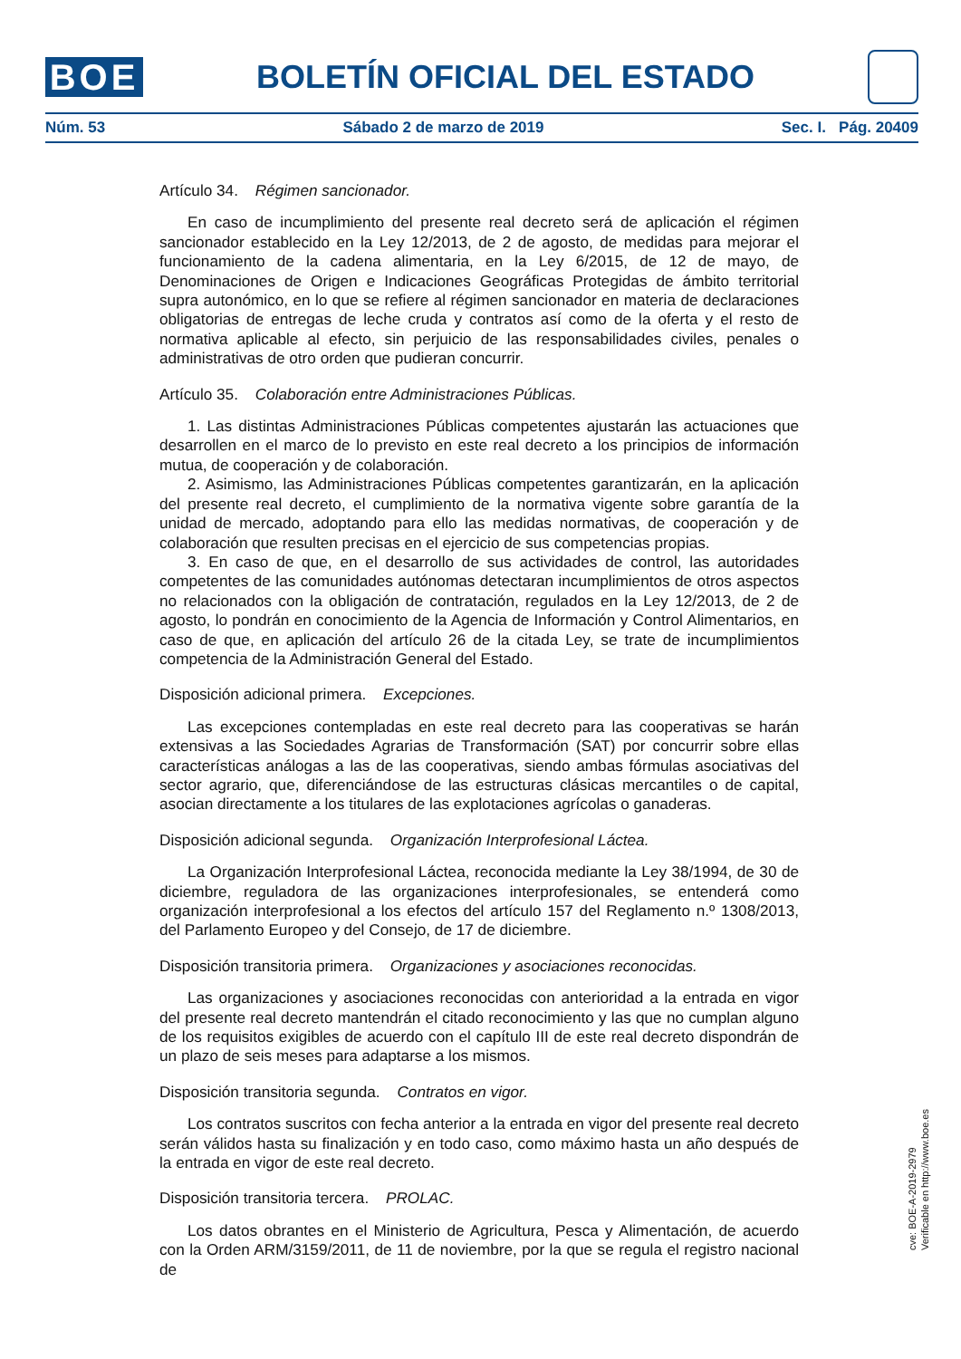BOE
BOLETÍN OFICIAL DEL ESTADO
Núm. 53 Sábado 2 de marzo de 2019 Sec. I. Pág. 20409
Artículo 34. Régimen sancionador.
En caso de incumplimiento del presente real decreto será de aplicación el régimen sancionador establecido en la Ley 12/2013, de 2 de agosto, de medidas para mejorar el funcionamiento de la cadena alimentaria, en la Ley 6/2015, de 12 de mayo, de Denominaciones de Origen e Indicaciones Geográficas Protegidas de ámbito territorial supra autonómico, en lo que se refiere al régimen sancionador en materia de declaraciones obligatorias de entregas de leche cruda y contratos así como de la oferta y el resto de normativa aplicable al efecto, sin perjuicio de las responsabilidades civiles, penales o administrativas de otro orden que pudieran concurrir.
Artículo 35. Colaboración entre Administraciones Públicas.
1. Las distintas Administraciones Públicas competentes ajustarán las actuaciones que desarrollen en el marco de lo previsto en este real decreto a los principios de información mutua, de cooperación y de colaboración.
2. Asimismo, las Administraciones Públicas competentes garantizarán, en la aplicación del presente real decreto, el cumplimiento de la normativa vigente sobre garantía de la unidad de mercado, adoptando para ello las medidas normativas, de cooperación y de colaboración que resulten precisas en el ejercicio de sus competencias propias.
3. En caso de que, en el desarrollo de sus actividades de control, las autoridades competentes de las comunidades autónomas detectaran incumplimientos de otros aspectos no relacionados con la obligación de contratación, regulados en la Ley 12/2013, de 2 de agosto, lo pondrán en conocimiento de la Agencia de Información y Control Alimentarios, en caso de que, en aplicación del artículo 26 de la citada Ley, se trate de incumplimientos competencia de la Administración General del Estado.
Disposición adicional primera. Excepciones.
Las excepciones contempladas en este real decreto para las cooperativas se harán extensivas a las Sociedades Agrarias de Transformación (SAT) por concurrir sobre ellas características análogas a las de las cooperativas, siendo ambas fórmulas asociativas del sector agrario, que, diferenciándose de las estructuras clásicas mercantiles o de capital, asocian directamente a los titulares de las explotaciones agrícolas o ganaderas.
Disposición adicional segunda. Organización Interprofesional Láctea.
La Organización Interprofesional Láctea, reconocida mediante la Ley 38/1994, de 30 de diciembre, reguladora de las organizaciones interprofesionales, se entenderá como organización interprofesional a los efectos del artículo 157 del Reglamento n.º 1308/2013, del Parlamento Europeo y del Consejo, de 17 de diciembre.
Disposición transitoria primera. Organizaciones y asociaciones reconocidas.
Las organizaciones y asociaciones reconocidas con anterioridad a la entrada en vigor del presente real decreto mantendrán el citado reconocimiento y las que no cumplan alguno de los requisitos exigibles de acuerdo con el capítulo III de este real decreto dispondrán de un plazo de seis meses para adaptarse a los mismos.
Disposición transitoria segunda. Contratos en vigor.
Los contratos suscritos con fecha anterior a la entrada en vigor del presente real decreto serán válidos hasta su finalización y en todo caso, como máximo hasta un año después de la entrada en vigor de este real decreto.
Disposición transitoria tercera. PROLAC.
Los datos obrantes en el Ministerio de Agricultura, Pesca y Alimentación, de acuerdo con la Orden ARM/3159/2011, de 11 de noviembre, por la que se regula el registro nacional de
cve: BOE-A-2019-2979
Verificable en http://www.boe.es